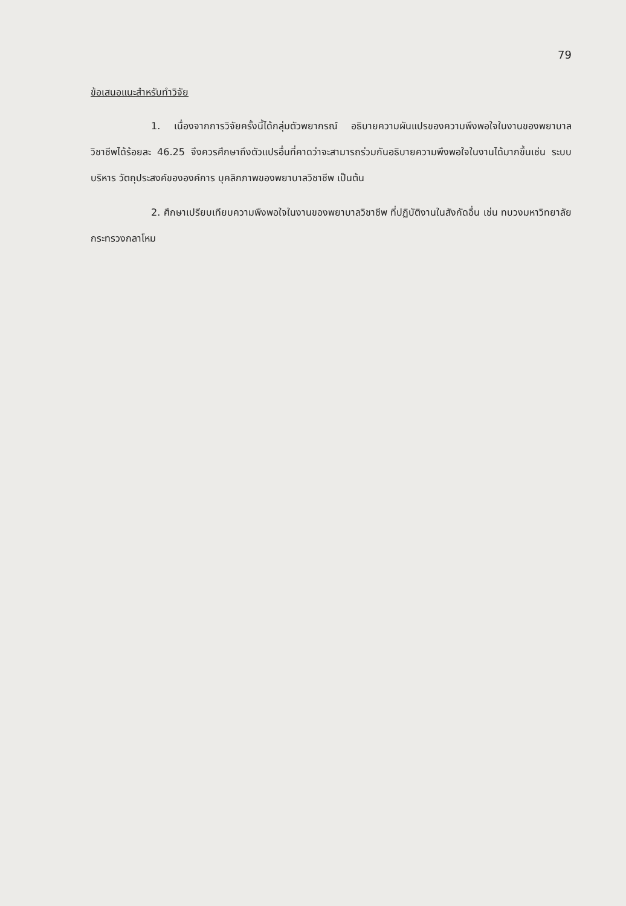79
ข้อเสนอแนะสำหรับทำวิจัย
1. เนื่องจากการวิจัยครั้งนี้ได้กลุ่มตัวพยากรณ์ อธิบายความผันแปรของความพึงพอใจในงานของพยาบาลวิชาชีพได้ร้อยละ 46.25 จึงควรศึกษาถึงตัวแปรอื่นที่คาดว่าจะสามารถร่วมกันอธิบายความพึงพอใจในงานได้มากขึ้นเช่น ระบบบริหาร วัตถุประสงค์ขององค์การ บุคลิกภาพของพยาบาลวิชาชีพ เป็นต้น
2. ศึกษาเปรียบเทียบความพึงพอใจในงานของพยาบาลวิชาชีพ ที่ปฏิบัติงานในสังกัดอื่น เช่น ทบวงมหาวิทยาลัย กระทรวงกลาโหม